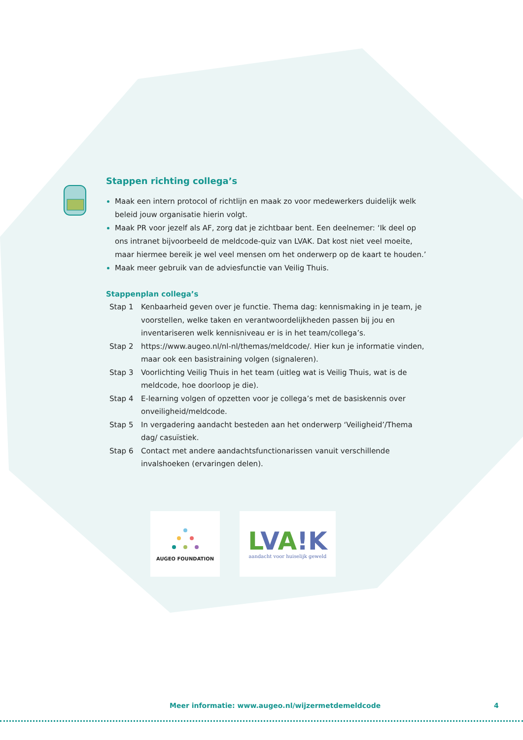Stappen richting collega’s
Maak een intern protocol of richtlijn en maak zo voor medewerkers duidelijk welk beleid jouw organisatie hierin volgt.
Maak PR voor jezelf als AF, zorg dat je zichtbaar bent. Een deelnemer: ‘Ik deel op ons intranet bijvoorbeeld de meldcode-quiz van LVAK. Dat kost niet veel moeite, maar hiermee bereik je wel veel mensen om het onderwerp op de kaart te houden.’
Maak meer gebruik van de adviesfunctie van Veilig Thuis.
Stappenplan collega’s
Stap 1 Kenbaarheid geven over je functie. Thema dag: kennismaking in je team, je voorstellen, welke taken en verantwoordelijkheden passen bij jou en inventariseren welk kennisniveau er is in het team/collega’s.
Stap 2 https://www.augeo.nl/nl-nl/themas/meldcode/. Hier kun je informatie vinden, maar ook een basistraining volgen (signaleren).
Stap 3 Voorlichting Veilig Thuis in het team (uitleg wat is Veilig Thuis, wat is de meldcode, hoe doorloop je die).
Stap 4 E-learning volgen of opzetten voor je collega’s met de basiskennis over onveiligheid/meldcode.
Stap 5 In vergadering aandacht besteden aan het onderwerp ‘Veiligheid’/Thema dag/ casuïstiek.
Stap 6 Contact met andere aandachtsfunctionarissen vanuit verschillende invalshoeken (ervaringen delen).
AUGEO FOUNDATION
LVA!K
aandacht voor huiselijk geweld
Meer informatie: www.augeo.nl/wijzermetdemeldcode 4